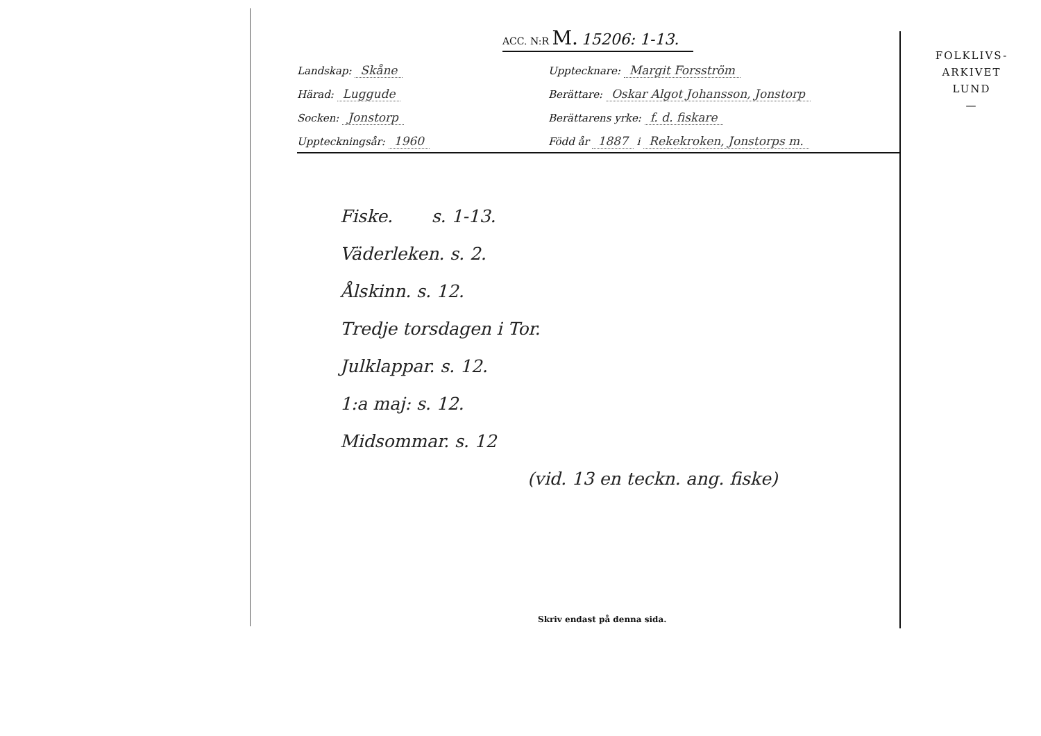ACC. N:R M. 15206: 1-13.
Landskap: Skåne
Upptecknare: Margit Forsström
Härad: Luggude
Berättare: Oskar Algot Johansson, Jonstorp
Socken: Jonstorp
Berättarens yrke: f. d. fiskare
Uppteckningsår: 1960
Född år 1887 i Rekekroken, Jonstorps m.
FOLKLIVS-
ARKIVET
LUND
—
Fiske. s. 1-13.
Väderleken. s. 2.
Ålskinn. s. 12.
Tredje torsdagen i Tor.
Julklappar. s. 12.
1:a maj: s. 12.
Midsommar. s. 12
(vid. 13 en teckn. ang. fiske)
Skriv endast på denna sida.